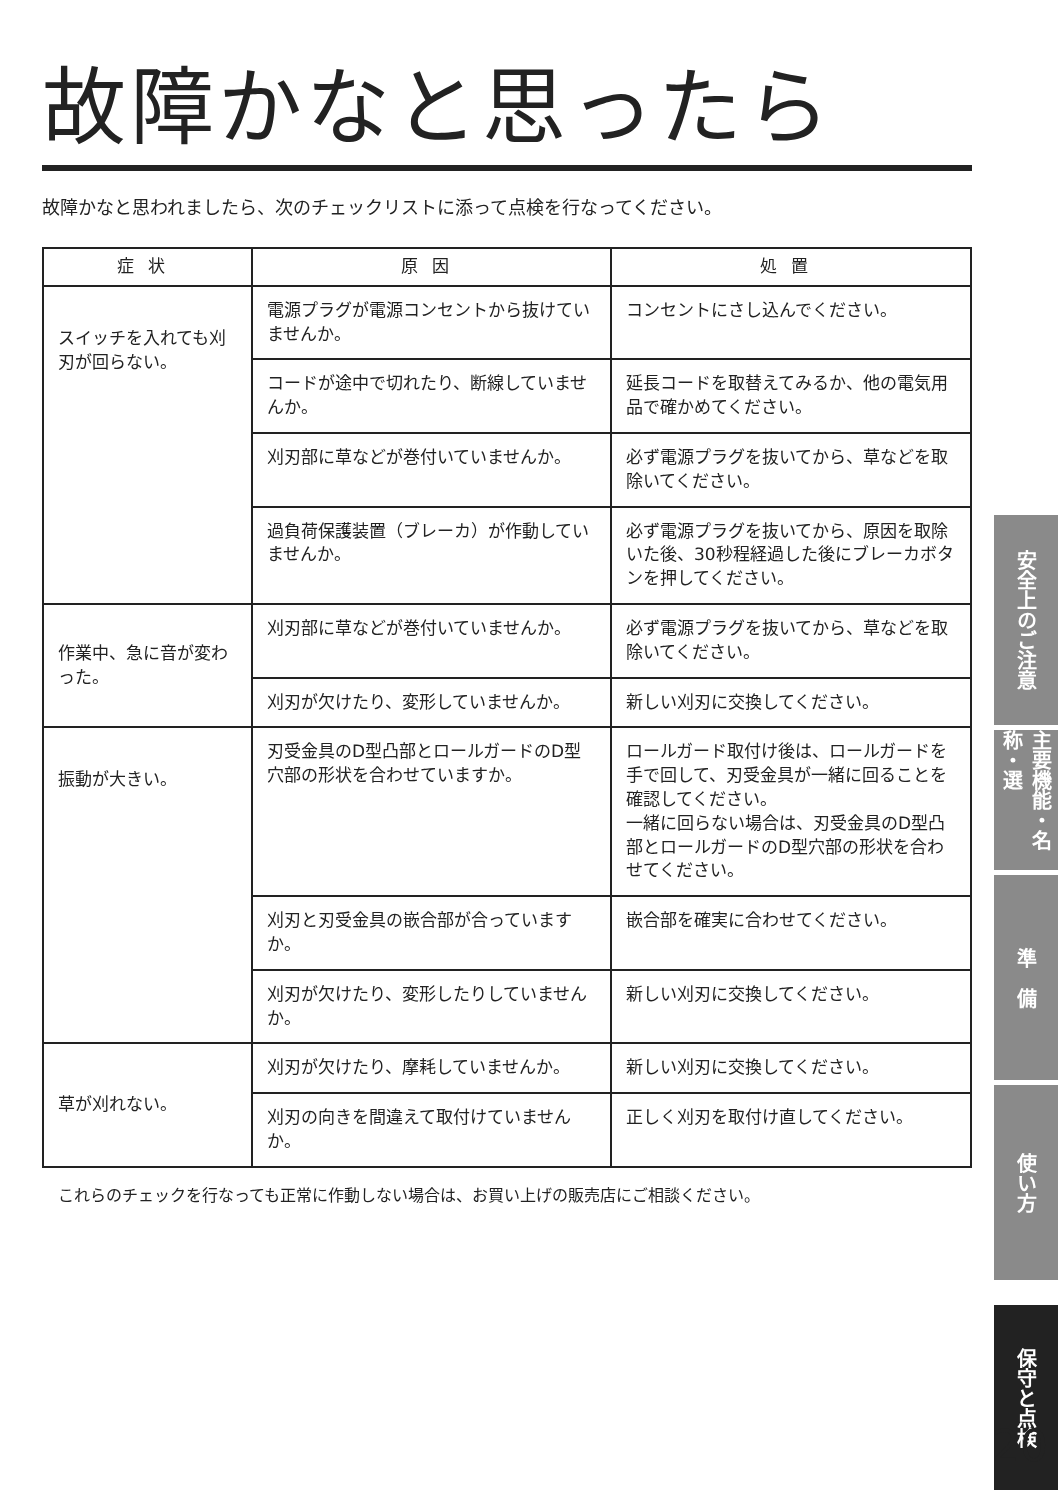故障かなと思ったら
故障かなと思われましたら、次のチェックリストに添って点検を行なってください。
| 症状 | 原因 | 処置 |
| --- | --- | --- |
| スイッチを入れても刈刃が回らない。 | 電源プラグが電源コンセントから抜けていませんか。 | コンセントにさし込んでください。 |
| | コードが途中で切れたり、断線していませんか。 | 延長コードを取替えてみるか、他の電気用品で確かめてください。 |
| | 刈刃部に草などが巻付いていませんか。 | 必ず電源プラグを抜いてから、草などを取除いてください。 |
| | 過負荷保護装置（ブレーカ）が作動していませんか。 | 必ず電源プラグを抜いてから、原因を取除いた後、30秒程経過した後にブレーカボタンを押してください。 |
| 作業中、急に音が変わった。 | 刈刃部に草などが巻付いていませんか。 | 必ず電源プラグを抜いてから、草などを取除いてください。 |
| | 刈刃が欠けたり、変形していませんか。 | 新しい刈刃に交換してください。 |
| 振動が大きい。 | 刃受金具のD型凸部とロールガードのD型穴部の形状を合わせていますか。 | ロールガード取付け後は、ロールガードを手で回して、刃受金具が一緒に回ることを確認してください。 一緒に回らない場合は、刃受金具のD型凸部とロールガードのD型穴部の形状を合わせてください。 |
| | 刈刃と刃受金具の嵌合部が合っていますか。 | 嵌合部を確実に合わせてください。 |
| | 刈刃が欠けたり、変形したりしていませんか。 | 新しい刈刃に交換してください。 |
| 草が刈れない。 | 刈刃が欠けたり、摩耗していませんか。 | 新しい刈刃に交換してください。 |
| | 刈刃の向きを間違えて取付けていませんか。 | 正しく刈刃を取付け直してください。 |
これらのチェックを行なっても正常に作動しない場合は、お買い上げの販売店にご相談ください。
安全上のご注意
主要機能・名称・選
準　備
使い方
保守と点検
20